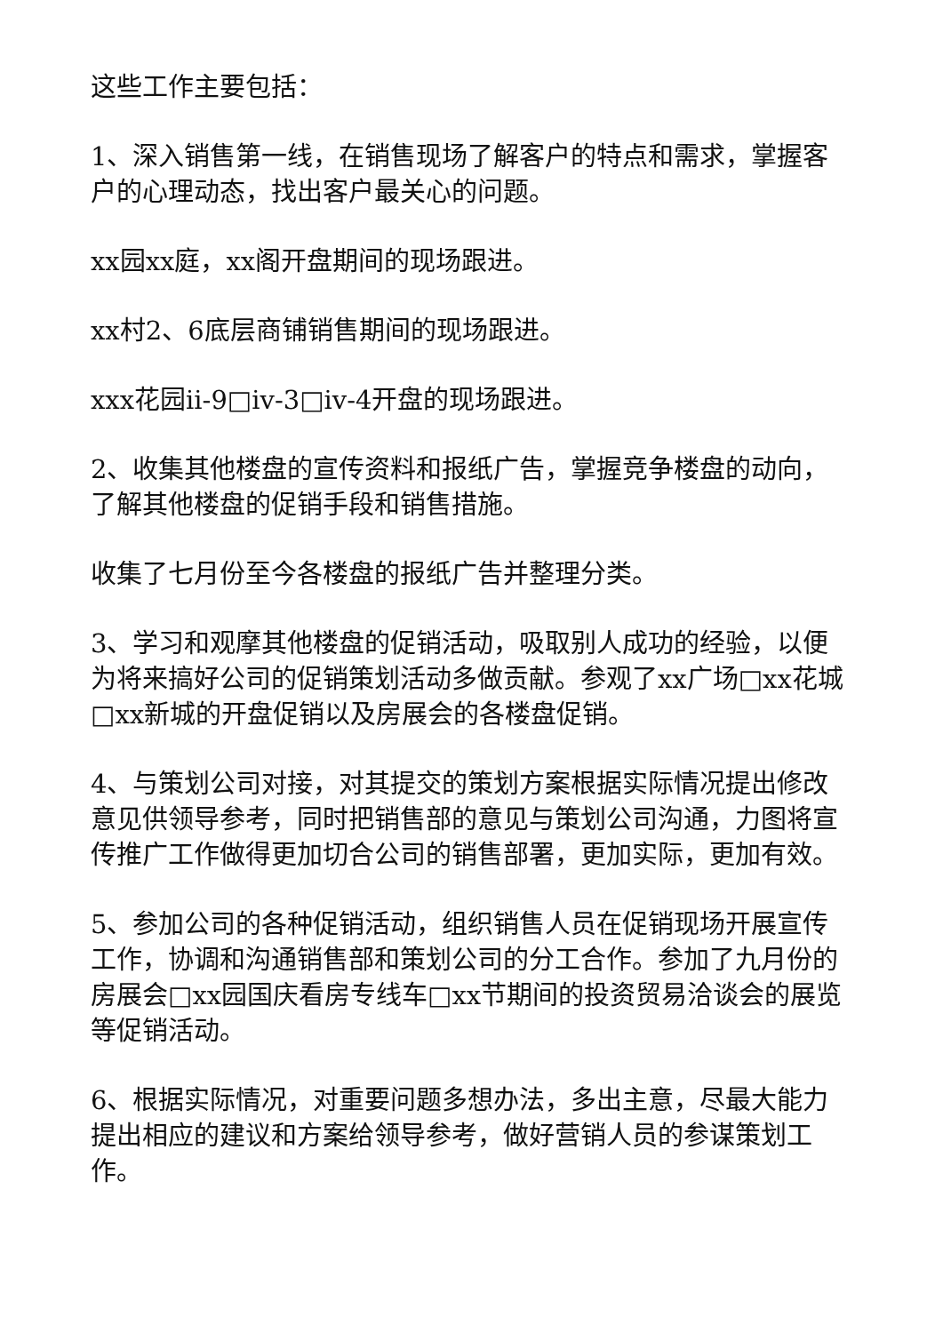这些工作主要包括：
1、深入销售第一线，在销售现场了解客户的特点和需求，掌握客户的心理动态，找出客户最关心的问题。
xx园xx庭，xx阁开盘期间的现场跟进。
xx村2、6底层商铺销售期间的现场跟进。
xxx花园ii-9□iv-3□iv-4开盘的现场跟进。
2、收集其他楼盘的宣传资料和报纸广告，掌握竞争楼盘的动向，了解其他楼盘的促销手段和销售措施。
收集了七月份至今各楼盘的报纸广告并整理分类。
3、学习和观摩其他楼盘的促销活动，吸取别人成功的经验，以便为将来搞好公司的促销策划活动多做贡献。参观了xx广场□xx花城□xx新城的开盘促销以及房展会的各楼盘促销。
4、与策划公司对接，对其提交的策划方案根据实际情况提出修改意见供领导参考，同时把销售部的意见与策划公司沟通，力图将宣传推广工作做得更加切合公司的销售部署，更加实际，更加有效。
5、参加公司的各种促销活动，组织销售人员在促销现场开展宣传工作，协调和沟通销售部和策划公司的分工合作。参加了九月份的房展会□xx园国庆看房专线车□xx节期间的投资贸易洽谈会的展览等促销活动。
6、根据实际情况，对重要问题多想办法，多出主意，尽最大能力提出相应的建议和方案给领导参考，做好营销人员的参谋策划工作。